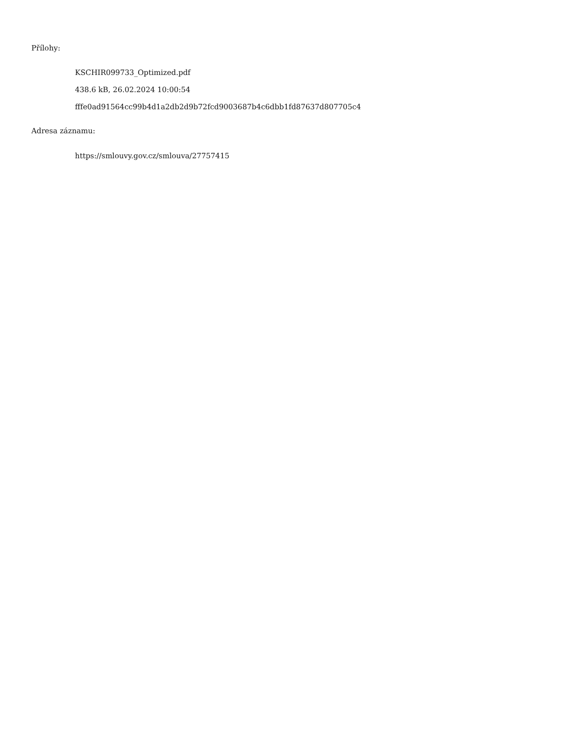Přílohy:
KSCHIR099733_Optimized.pdf
438.6 kB, 26.02.2024 10:00:54
fffe0ad91564cc99b4d1a2db2d9b72fcd9003687b4c6dbb1fd87637d807705c4
Adresa záznamu:
https://smlouvy.gov.cz/smlouva/27757415